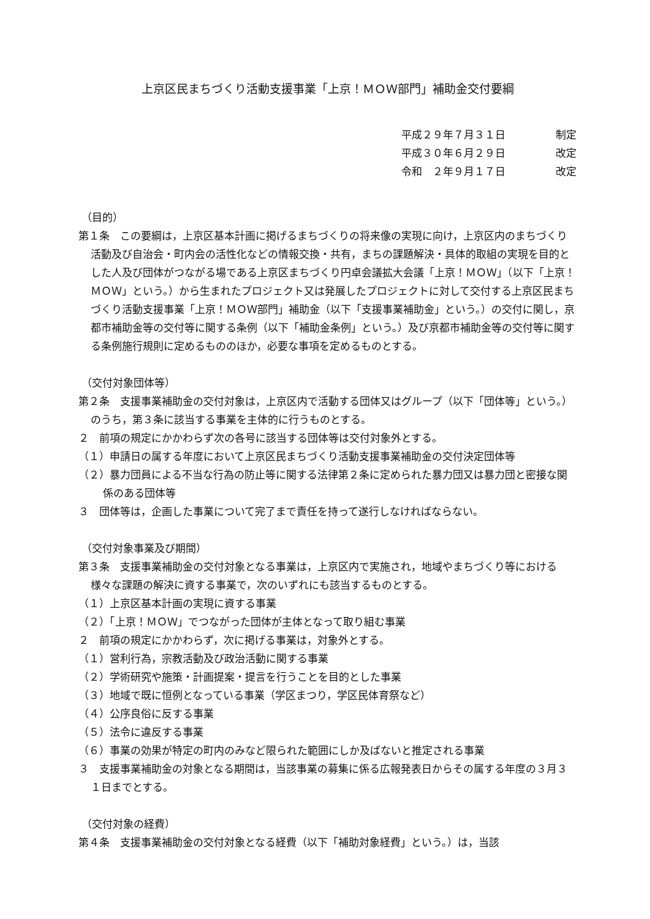上京区民まちづくり活動支援事業「上京！ＭＯＷ部門」補助金交付要綱
平成２９年７月３１日 制定
平成３０年６月２９日 改定
令和　２年９月１７日 改定
（目的）
第１条　この要綱は，上京区基本計画に掲げるまちづくりの将来像の実現に向け，上京区内のまちづくり活動及び自治会・町内会の活性化などの情報交換・共有，まちの課題解決・具体的取組の実現を目的とした人及び団体がつながる場である上京区まちづくり円卓会議拡大会議「上京！ＭＯＷ」（以下「上京！ＭＯＷ」という。）から生まれたプロジェクト又は発展したプロジェクトに対して交付する上京区民まちづくり活動支援事業「上京！ＭＯＷ部門」補助金（以下「支援事業補助金」という。）の交付に関し，京都市補助金等の交付等に関する条例（以下「補助金条例」という。）及び京都市補助金等の交付等に関する条例施行規則に定めるもののほか，必要な事項を定めるものとする。
（交付対象団体等）
第２条　支援事業補助金の交付対象は，上京区内で活動する団体又はグループ（以下「団体等」という。）のうち，第３条に該当する事業を主体的に行うものとする。
２　前項の規定にかかわらず次の各号に該当する団体等は交付対象外とする。
（１）申請日の属する年度において上京区民まちづくり活動支援事業補助金の交付決定団体等
（２）暴力団員による不当な行為の防止等に関する法律第２条に定められた暴力団又は暴力団と密接な関係のある団体等
３　団体等は，企画した事業について完了まで責任を持って遂行しなければならない。
（交付対象事業及び期間）
第３条　支援事業補助金の交付対象となる事業は，上京区内で実施され，地域やまちづくり等における様々な課題の解決に資する事業で，次のいずれにも該当するものとする。
（１）上京区基本計画の実現に資する事業
（２）「上京！ＭＯＷ」でつながった団体が主体となって取り組む事業
２　前項の規定にかかわらず，次に掲げる事業は，対象外とする。
（１）営利行為，宗教活動及び政治活動に関する事業
（２）学術研究や施策・計画提案・提言を行うことを目的とした事業
（３）地域で既に恒例となっている事業（学区まつり，学区民体育祭など）
（４）公序良俗に反する事業
（５）法令に違反する事業
（６）事業の効果が特定の町内のみなど限られた範囲にしか及ばないと推定される事業
３　支援事業補助金の対象となる期間は，当該事業の募集に係る広報発表日からその属する年度の３月３１日までとする。
（交付対象の経費）
第４条　支援事業補助金の交付対象となる経費（以下「補助対象経費」という。）は，当該